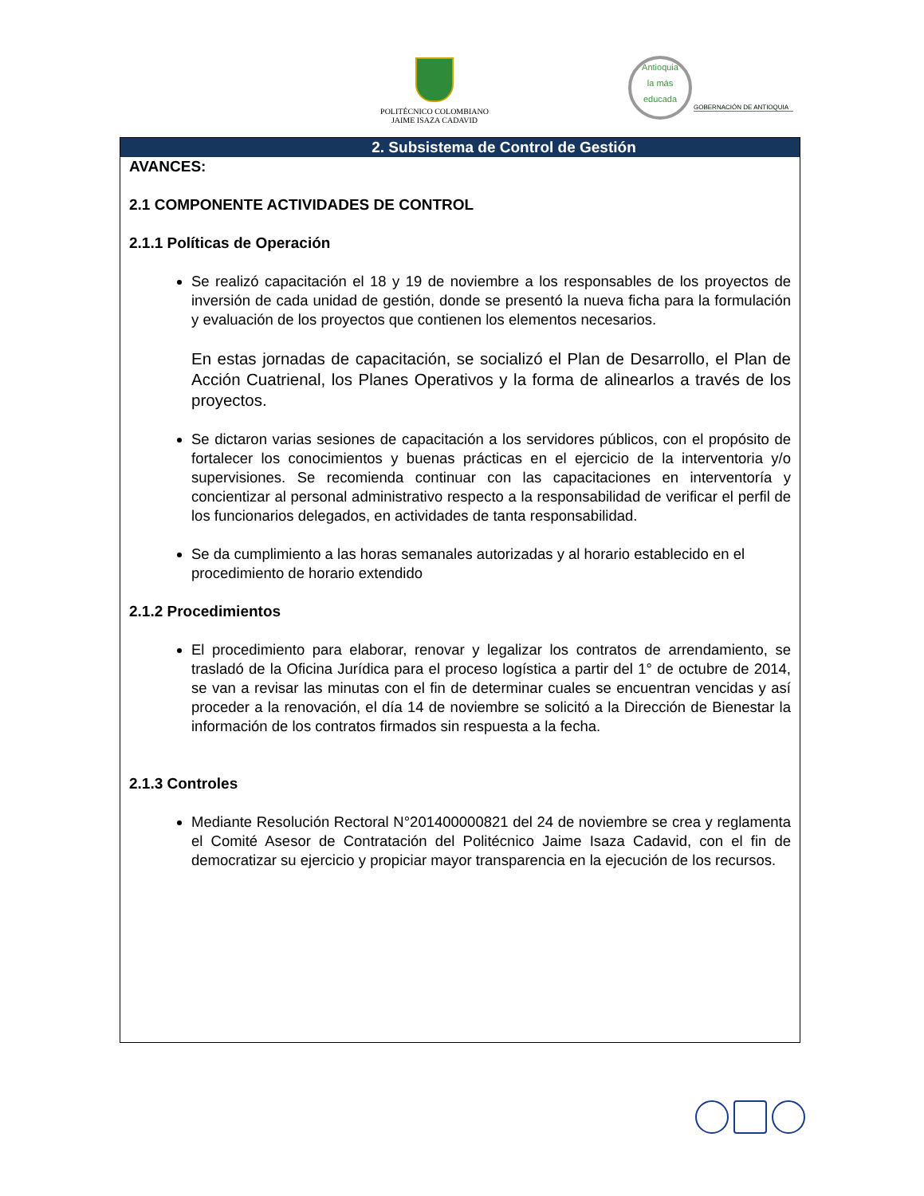POLITÉCNICO COLOMBIANO
JAIME ISAZA CADAVID
Antioquia
la más
educada
GOBERNACIÓN DE ANTIOQUIA
2. Subsistema de Control de Gestión
AVANCES:
2.1 COMPONENTE ACTIVIDADES DE CONTROL
2.1.1 Políticas de Operación
Se realizó capacitación el 18 y 19 de noviembre a los responsables de los proyectos de inversión de cada unidad de gestión, donde se presentó la nueva ficha para la formulación y evaluación de los proyectos que contienen los elementos necesarios.
En estas jornadas de capacitación, se socializó el Plan de Desarrollo, el Plan de Acción Cuatrienal, los Planes Operativos y la forma de alinearlos a través de los proyectos.
Se dictaron varias sesiones de capacitación a los servidores públicos, con el propósito de fortalecer los conocimientos y buenas prácticas en el ejercicio de la interventoria y/o supervisiones. Se recomienda continuar con las capacitaciones en interventoría y concientizar al personal administrativo respecto a la responsabilidad de verificar el perfil de los funcionarios delegados, en actividades de tanta responsabilidad.
Se da cumplimiento a las horas semanales autorizadas y al horario establecido en el procedimiento de horario extendido
2.1.2 Procedimientos
El procedimiento para elaborar, renovar y legalizar los contratos de arrendamiento, se trasladó de la Oficina Jurídica para el proceso logística a partir del 1° de octubre de 2014, se van a revisar las minutas con el fin de determinar cuales se encuentran vencidas y así proceder a la renovación, el día 14 de noviembre se solicitó a la Dirección de Bienestar la información de los contratos firmados sin respuesta a la fecha.
2.1.3 Controles
Mediante Resolución Rectoral N°201400000821 del 24 de noviembre se crea y reglamenta el Comité Asesor de Contratación del Politécnico Jaime Isaza Cadavid, con el fin de democratizar su ejercicio y propiciar mayor transparencia en la ejecución de los recursos.